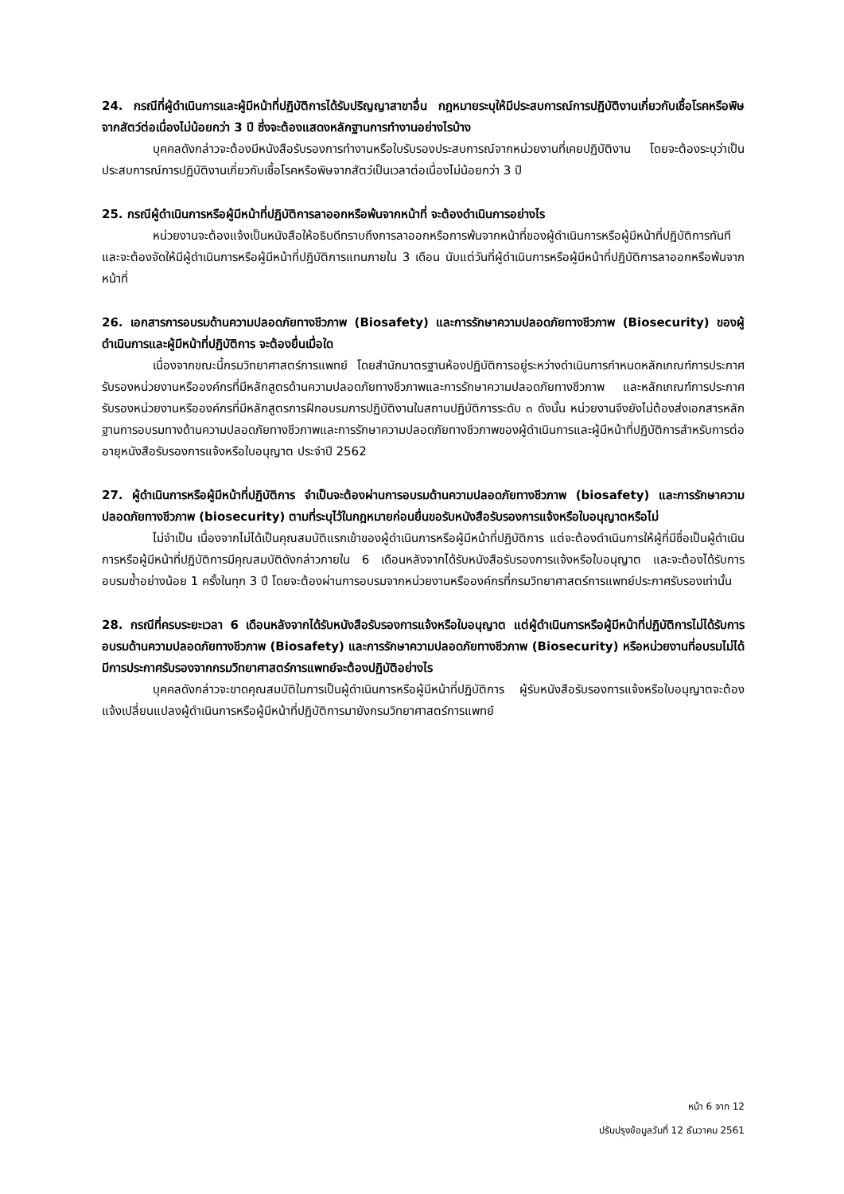24. กรณีที่ผู้ดำเนินการและผู้มีหน้าที่ปฏิบัติการได้รับปริญญาสาขาอื่น กฎหมายระบุให้มีประสบการณ์การปฏิบัติงานเกี่ยวกับเชื้อโรคหรือพิษจากสัตว์ต่อเนื่องไม่น้อยกว่า 3 ปี ซึ่งจะต้องแสดงหลักฐานการทำงานอย่างไรบ้าง
บุคคลดังกล่าวจะต้องมีหนังสือรับรองการทำงานหรือใบรับรองประสบการณ์จากหน่วยงานที่เคยปฏิบัติงาน โดยจะต้องระบุว่าเป็นประสบการณ์การปฏิบัติงานเกี่ยวกับเชื้อโรคหรือพิษจากสัตว์เป็นเวลาต่อเนื่องไม่น้อยกว่า 3 ปี
25. กรณีผู้ดำเนินการหรือผู้มีหน้าที่ปฏิบัติการลาออกหรือพ้นจากหน้าที่ จะต้องดำเนินการอย่างไร
หน่วยงานจะต้องแจ้งเป็นหนังสือให้อธิบดีทราบถึงการลาออกหรือการพ้นจากหน้าที่ของผู้ดำเนินการหรือผู้มีหน้าที่ปฏิบัติการทันที และจะต้องจัดให้มีผู้ดำเนินการหรือผู้มีหน้าที่ปฏิบัติการแทนภายใน 3 เดือน นับแต่วันที่ผู้ดำเนินการหรือผู้มีหน้าที่ปฏิบัติการลาออกหรือพ้นจากหน้าที่
26. เอกสารการอบรมด้านความปลอดภัยทางชีวภาพ (Biosafety) และการรักษาความปลอดภัยทางชีวภาพ (Biosecurity) ของผู้ดำเนินการและผู้มีหน้าที่ปฏิบัติการ จะต้องยื่นเมื่อใด
เนื่องจากขณะนี้กรมวิทยาศาสตร์การแพทย์ โดยสำนักมาตรฐานห้องปฏิบัติการอยู่ระหว่างดำเนินการกำหนดหลักเกณฑ์การประกาศรับรองหน่วยงานหรือองค์กรที่มีหลักสูตรด้านความปลอดภัยทางชีวภาพและการรักษาความปลอดภัยทางชีวภาพ และหลักเกณฑ์การประกาศรับรองหน่วยงานหรือองค์กรที่มีหลักสูตรการฝึกอบรมการปฏิบัติงานในสถานปฏิบัติการระดับ ๓ ดังนั้น หน่วยงานจึงยังไม่ต้องส่งเอกสารหลักฐานการอบรมทางด้านความปลอดภัยทางชีวภาพและการรักษาความปลอดภัยทางชีวภาพของผู้ดำเนินการและผู้มีหน้าที่ปฏิบัติการสำหรับการต่ออายุหนังสือรับรองการแจ้งหรือใบอนุญาต ประจำปี 2562
27. ผู้ดำเนินการหรือผู้มีหน้าที่ปฏิบัติการ จำเป็นจะต้องผ่านการอบรมด้านความปลอดภัยทางชีวภาพ (biosafety) และการรักษาความปลอดภัยทางชีวภาพ (biosecurity) ตามที่ระบุไว้ในกฎหมายก่อนยื่นขอรับหนังสือรับรองการแจ้งหรือใบอนุญาตหรือไม่
ไม่จำเป็น เนื่องจากไม่ได้เป็นคุณสมบัติแรกเข้าของผู้ดำเนินการหรือผู้มีหน้าที่ปฏิบัติการ แต่จะต้องดำเนินการให้ผู้ที่มีชื่อเป็นผู้ดำเนินการหรือผู้มีหน้าที่ปฏิบัติการมีคุณสมบัติดังกล่าวภายใน 6 เดือนหลังจากได้รับหนังสือรับรองการแจ้งหรือใบอนุญาต และจะต้องได้รับการอบรมซ้ำอย่างน้อย 1 ครั้งในทุก 3 ปี โดยจะต้องผ่านการอบรมจากหน่วยงานหรือองค์กรที่กรมวิทยาศาสตร์การแพทย์ประกาศรับรองเท่านั้น
28. กรณีที่ครบระยะเวลา 6 เดือนหลังจากได้รับหนังสือรับรองการแจ้งหรือใบอนุญาต แต่ผู้ดำเนินการหรือผู้มีหน้าที่ปฏิบัติการไม่ได้รับการอบรมด้านความปลอดภัยทางชีวภาพ (Biosafety) และการรักษาความปลอดภัยทางชีวภาพ (Biosecurity) หรือหน่วยงานที่อบรมไม่ได้มีการประกาศรับรองจากกรมวิทยาศาสตร์การแพทย์จะต้องปฏิบัติอย่างไร
บุคคลดังกล่าวจะขาดคุณสมบัติในการเป็นผู้ดำเนินการหรือผู้มีหน้าที่ปฏิบัติการ ผู้รับหนังสือรับรองการแจ้งหรือใบอนุญาตจะต้องแจ้งเปลี่ยนแปลงผู้ดำเนินการหรือผู้มีหน้าที่ปฏิบัติการมายังกรมวิทยาศาสตร์การแพทย์
หน้า 6 จาก 12
ปรับปรุงข้อมูลวันที่ 12 ธันวาคม 2561